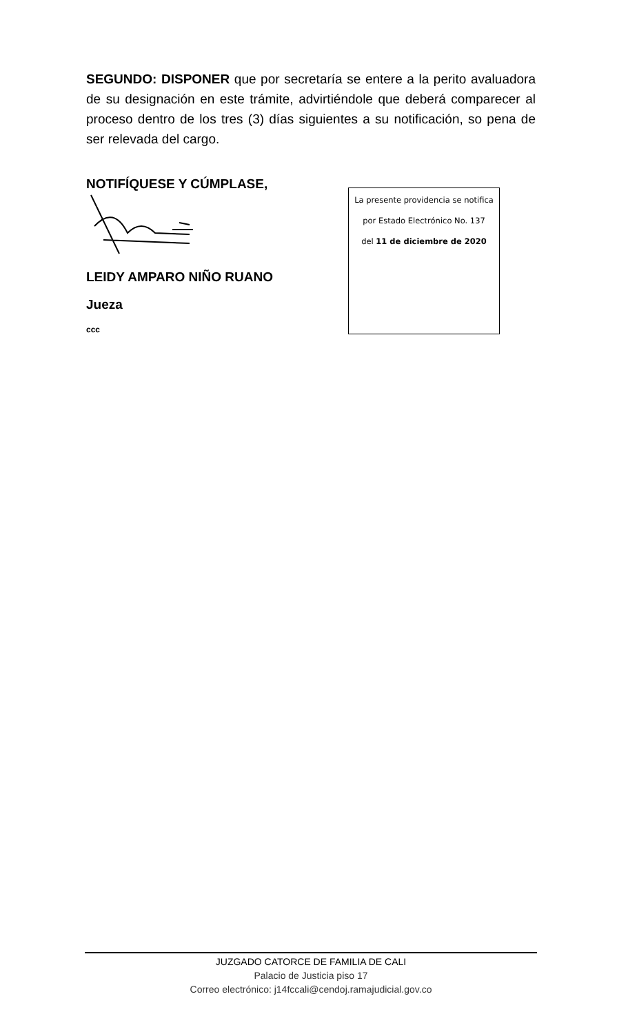SEGUNDO: DISPONER que por secretaría se entere a la perito avaluadora de su designación en este trámite, advirtiéndole que deberá comparecer al proceso dentro de los tres (3) días siguientes a su notificación, so pena de ser relevada del cargo.
NOTIFÍQUESE Y CÚMPLASE,
LEIDY AMPARO NIÑO RUANO
Jueza
ccc
La presente providencia se notifica
por Estado Electrónico No. 137
del 11 de diciembre de 2020
JUZGADO CATORCE DE FAMILIA DE CALI
Palacio de Justicia piso 17
Correo electrónico: j14fccali@cendoj.ramajudicial.gov.co